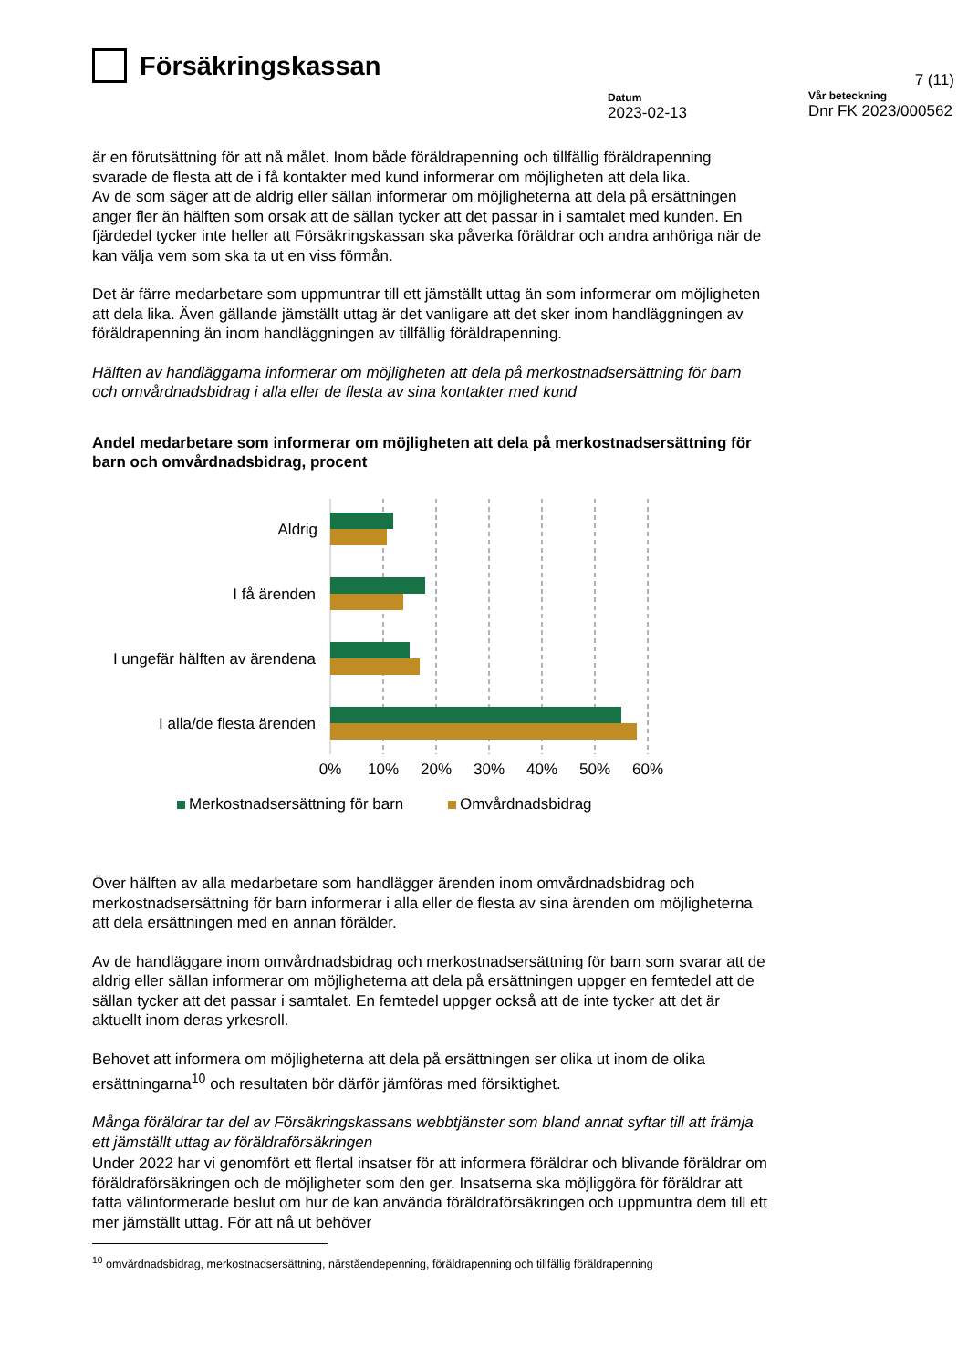Försäkringskassan
Datum
2023-02-13
7 (11)
Vår beteckning
Dnr FK 2023/000562
är en förutsättning för att nå målet. Inom både föräldrapenning och tillfällig föräldrapenning svarade de flesta att de i få kontakter med kund informerar om möjligheten att dela lika.
Av de som säger att de aldrig eller sällan informerar om möjligheterna att dela på ersättningen anger fler än hälften som orsak att de sällan tycker att det passar in i samtalet med kunden. En fjärdedel tycker inte heller att Försäkringskassan ska påverka föräldrar och andra anhöriga när de kan välja vem som ska ta ut en viss förmån.
Det är färre medarbetare som uppmuntrar till ett jämställt uttag än som informerar om möjligheten att dela lika. Även gällande jämställt uttag är det vanligare att det sker inom handläggningen av föräldrapenning än inom handläggningen av tillfällig föräldrapenning.
Hälften av handläggarna informerar om möjligheten att dela på merkostnadsersättning för barn och omvårdnadsbidrag i alla eller de flesta av sina kontakter med kund
Andel medarbetare som informerar om möjligheten att dela på merkostnadsersättning för barn och omvårdnadsbidrag, procent
Aldrig
I få ärenden
I ungefär hälften av ärendena
I alla/de flesta ärenden
0%
10%
20%
30%
40%
50%
60%
Merkostnadsersättning för barn
Omvårdnadsbidrag
Över hälften av alla medarbetare som handlägger ärenden inom omvårdnadsbidrag och merkostnadsersättning för barn informerar i alla eller de flesta av sina ärenden om möjligheterna att dela ersättningen med en annan förälder.
Av de handläggare inom omvårdnadsbidrag och merkostnadsersättning för barn som svarar att de aldrig eller sällan informerar om möjligheterna att dela på ersättningen uppger en femtedel att de sällan tycker att det passar i samtalet. En femtedel uppger också att de inte tycker att det är aktuellt inom deras yrkesroll.
Behovet att informera om möjligheterna att dela på ersättningen ser olika ut inom de olika ersättningarna<sup>10</sup> och resultaten bör därför jämföras med försiktighet.
Många föräldrar tar del av Försäkringskassans webbtjänster som bland annat syftar till att främja ett jämställt uttag av föräldraförsäkringen
Under 2022 har vi genomfört ett flertal insatser för att informera föräldrar och blivande föräldrar om föräldraförsäkringen och de möjligheter som den ger. Insatserna ska möjliggöra för föräldrar att fatta välinformerade beslut om hur de kan använda föräldraförsäkringen och uppmuntra dem till ett mer jämställt uttag. För att nå ut behöver
<sup>10</sup> omvårdnadsbidrag, merkostnadsersättning, närståendepenning, föräldrapenning och tillfällig föräldrapenning